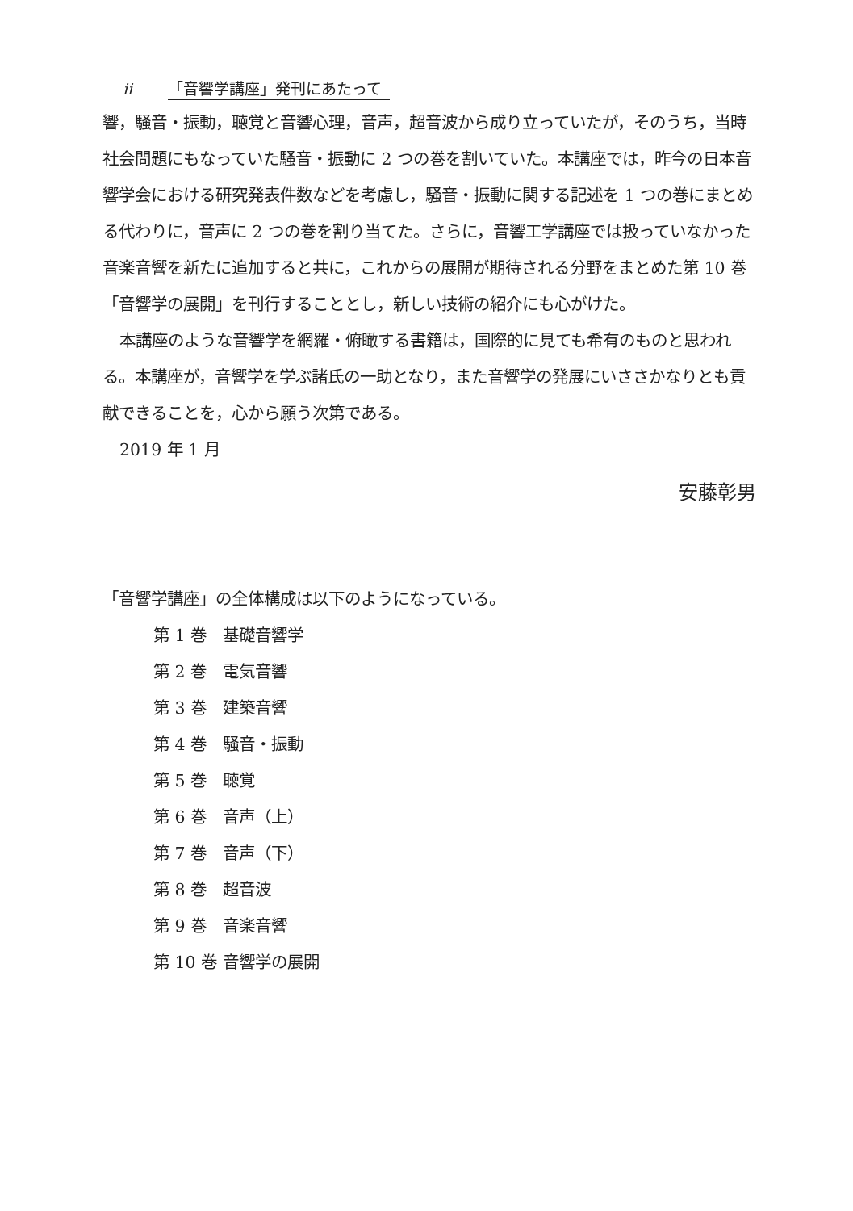ii 「音響学講座」発刊にあたって
響，騒音・振動，聴覚と音響心理，音声，超音波から成り立っていたが，そのうち，当時社会問題にもなっていた騒音・振動に 2 つの巻を割いていた。本講座では，昨今の日本音響学会における研究発表件数などを考慮し，騒音・振動に関する記述を 1 つの巻にまとめる代わりに，音声に 2 つの巻を割り当てた。さらに，音響工学講座では扱っていなかった音楽音響を新たに追加すると共に，これからの展開が期待される分野をまとめた第 10 巻「音響学の展開」を刊行することとし，新しい技術の紹介にも心がけた。
本講座のような音響学を網羅・俯瞰する書籍は，国際的に見ても希有のものと思われる。本講座が，音響学を学ぶ諸氏の一助となり，また音響学の発展にいささかなりとも貢献できることを，心から願う次第である。
2019 年 1 月
安藤彰男
「音響学講座」の全体構成は以下のようになっている。
第 1 巻　基礎音響学
第 2 巻　電気音響
第 3 巻　建築音響
第 4 巻　騒音・振動
第 5 巻　聴覚
第 6 巻　音声（上）
第 7 巻　音声（下）
第 8 巻　超音波
第 9 巻　音楽音響
第 10 巻 音響学の展開